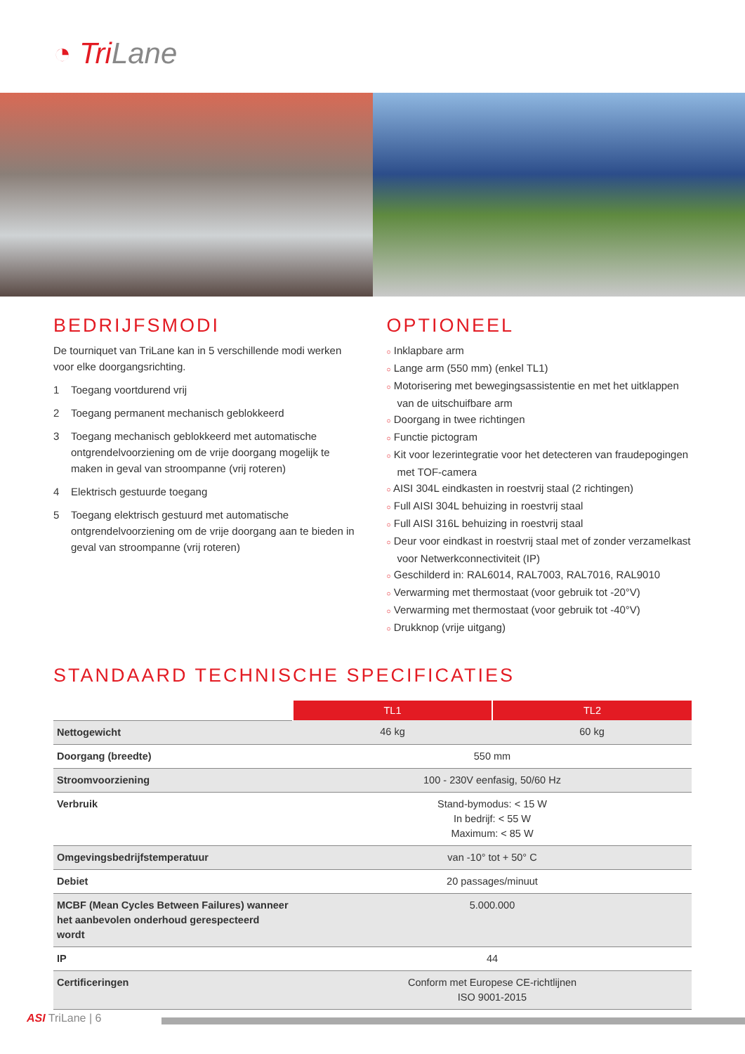◔ Tri Lane
BEDRIJFSMODI
De tourniquet van TriLane kan in 5 verschillende modi werken voor elke doorgangsrichting.
1 Toegang voortdurend vrij
2 Toegang permanent mechanisch geblokkeerd
3 Toegang mechanisch geblokkeerd met automatische ontgrendelvoorziening om de vrije doorgang mogelijk te maken in geval van stroompanne (vrij roteren)
4 Elektrisch gestuurde toegang
5 Toegang elektrisch gestuurd met automatische ontgrendelvoorziening om de vrije doorgang aan te bieden in geval van stroompanne (vrij roteren)
OPTIONEEL
○ Inklapbare arm
○ Lange arm (550 mm) (enkel TL1)
○ Motorisering met bewegingsassistentie en met het uitklappen van de uitschuifbare arm
○ Doorgang in twee richtingen
○ Functie pictogram
○ Kit voor lezerintegratie voor het detecteren van fraudepogingen met TOF-camera
○ AISI 304L eindkasten in roestvrij staal (2 richtingen)
○ Full AISI 304L behuizing in roestvrij staal
○ Full AISI 316L behuizing in roestvrij staal
○ Deur voor eindkast in roestvrij staal met of zonder verzamelkast voor Netwerkconnectiviteit (IP)
○ Geschilderd in: RAL6014, RAL7003, RAL7016, RAL9010
○ Verwarming met thermostaat (voor gebruik tot -20°V)
○ Verwarming met thermostaat (voor gebruik tot -40°V)
○ Drukknop (vrije uitgang)
STANDAARD TECHNISCHE SPECIFICATIES
| | TL1 | TL2 |
| Nettogewicht | 46 kg | 60 kg |
| Doorgang (breedte) | 550 mm | |
| Stroomvoorziening | 100 - 230V eenfasig, 50/60 Hz | |
| Verbruik | Stand-bymodus: < 15 W In bedrijf: < 55 W Maximum: < 85 W | |
| Omgevingsbedrijfstemperatuur | van -10° tot + 50° C | |
| Debiet | 20 passages/minuut | |
| MCBF (Mean Cycles Between Failures) wanneer het aanbevolen onderhoud gerespecteerd wordt | 5.000.000 | |
| IP | 44 | |
| Certificeringen | Conform met Europese CE-richtlijnen ISO 9001-2015 | |
ASI TriLane | 6